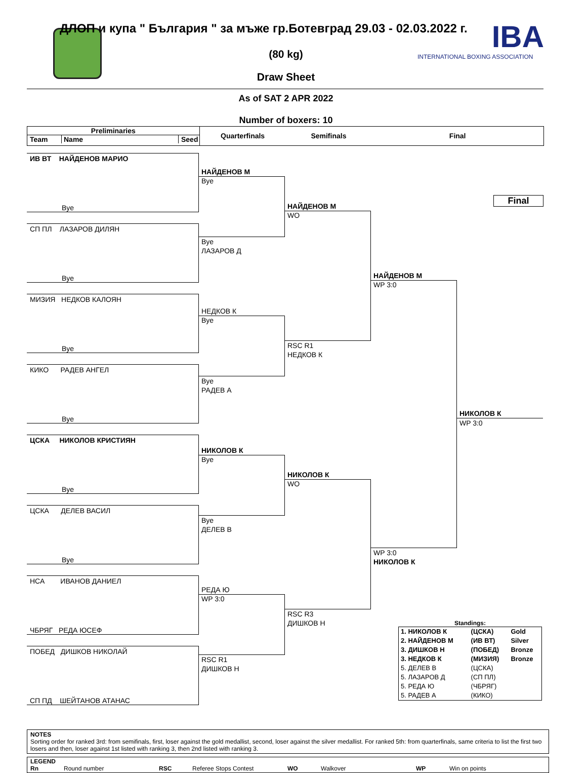ДЛОП и купа " България " за мъже гр.Ботевград 29.03 - 02.03.2022 г.
IBA
INTERNATIONAL BOXING ASSOCIATION
(80 kg)
Draw Sheet
As of SAT 2 APR 2022
Final
Number of boxers: 10
Preliminaries
Team Name Seed
Quarterfinals Semifinals Final
ИВ ВТ НАЙДЕНОВ МАРИО
Bye
СП ПЛ ЛАЗАРОВ ДИЛЯН
Bye
МИЗИЯ НЕДКОВ КАЛОЯН
Bye
КИКО РАДЕВ АНГЕЛ
Bye
ЦСКА НИКОЛОВ КРИСТИЯН
Bye
ЦСКА ДЕЛЕВ ВАСИЛ
Bye
НСА ИВАНОВ ДАНИЕЛ
ЧБРЯГ РЕДА ЮСЕФ
ПОБЕД ДИШКОВ НИКОЛАЙ
СП ПД ШЕЙТАНОВ АТАНАС
НАЙДЕНОВ М
Bye
Bye
ЛАЗАРОВ Д
НЕДКОВ К
Bye
Bye
РАДЕВ А
НИКОЛОВ К
Bye
Bye
ДЕЛЕВ В
РЕДА Ю
WP 3:0
RSC R1
ДИШКОВ Н
НАЙДЕНОВ М
WO
RSC R1
НЕДКОВ К
НИКОЛОВ К
WO
RSC R3
ДИШКОВ Н
НАЙДЕНОВ М
WP 3:0
WP 3:0
НИКОЛОВ К
НИКОЛОВ К
WP 3:0
Standings:
| 1. НИКОЛОВ К | (ЦСКА) | Gold |
| 2. НАЙДЕНОВ М | (ИВ ВТ) | Silver |
| 3. ДИШКОВ Н | (ПОБЕД) | Bronze |
| 3. НЕДКОВ К | (МИЗИЯ) | Bronze |
| 5. ДЕЛЕВ В | (ЦСКА) | |
| 5. ЛАЗАРОВ Д | (СП ПЛ) | |
| 5. РЕДА Ю | (ЧБРЯГ) | |
| 5. РАДЕВ А | (КИКО) | |
NOTES
Sorting order for ranked 3rd: from semifinals, first, loser against the gold medallist, second, loser against the silver medallist. For ranked 5th: from quarterfinals, same criteria to list the first two losers and then, loser against 1st listed with ranking 3, then 2nd listed with ranking 3.
LEGEND
Rn Round number RSC Referee Stops Contest WO Walkover WP Win on points